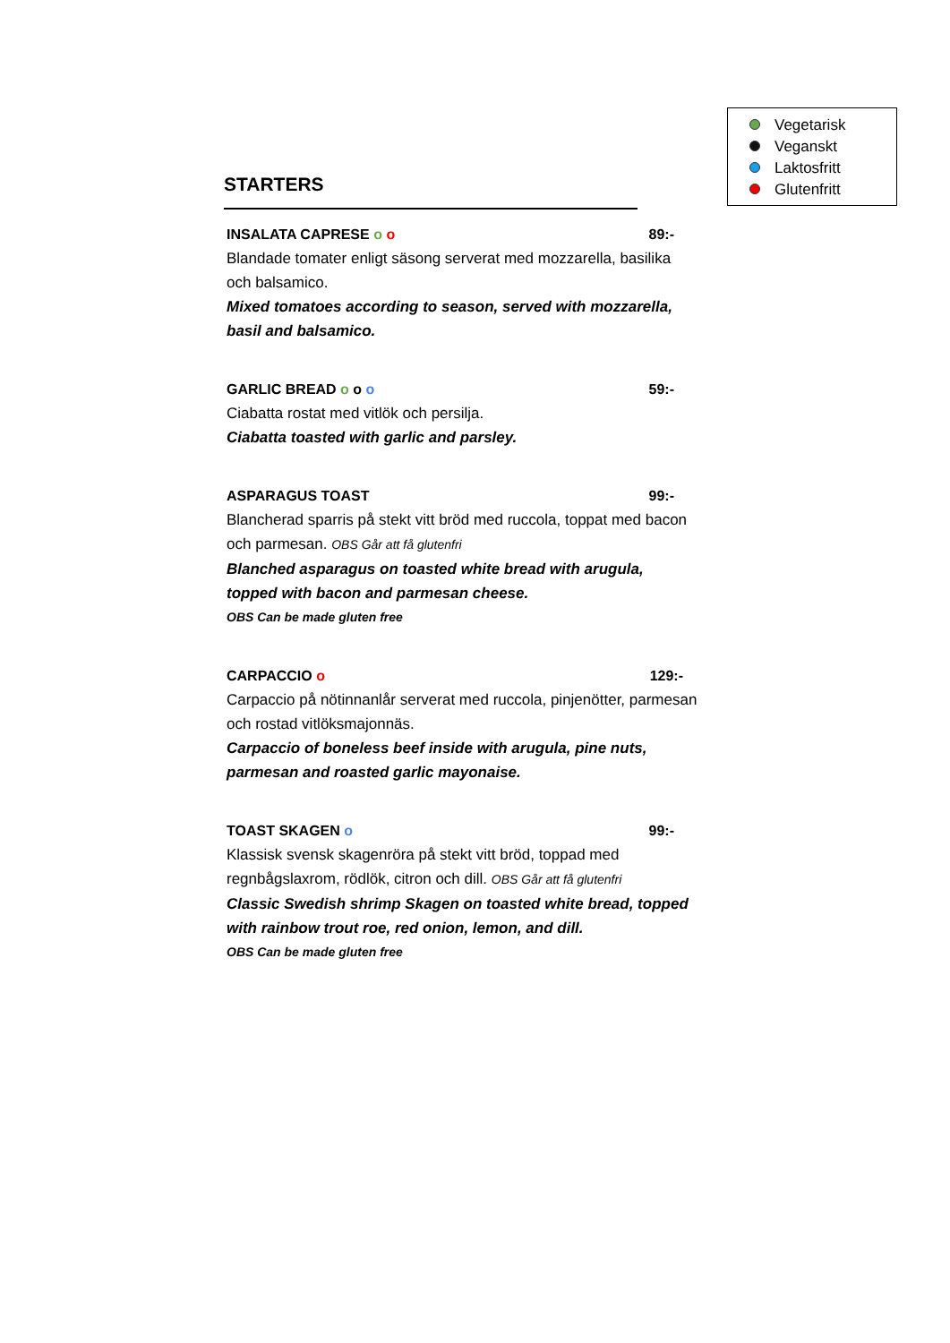Vegetarisk
Veganskt
Laktosfritt
Glutenfritt
STARTERS
INSALATA CAPRESE o o 89:-
Blandade tomater enligt säsong serverat med mozzarella, basilika och balsamico.
Mixed tomatoes according to season, served with mozzarella, basil and balsamico.
GARLIC BREAD o o o 59:-
Ciabatta rostat med vitlök och persilja.
Ciabatta toasted with garlic and parsley.
ASPARAGUS TOAST 99:-
Blancherad sparris på stekt vitt bröd med ruccola, toppat med bacon och parmesan. OBS Går att få glutenfri
Blanched asparagus on toasted white bread with arugula, topped with bacon and parmesan cheese.
OBS Can be made gluten free
CARPACCIO o 129:-
Carpaccio på nötinnanlår serverat med ruccola, pinjenötter, parmesan och rostad vitlöksmajonnäs.
Carpaccio of boneless beef inside with arugula, pine nuts, parmesan and roasted garlic mayonaise.
TOAST SKAGEN o 99:-
Klassisk svensk skagenröra på stekt vitt bröd, toppad med regnbågslaxrom, rödlök, citron och dill. OBS Går att få glutenfri
Classic Swedish shrimp Skagen on toasted white bread, topped with rainbow trout roe, red onion, lemon, and dill.
OBS Can be made gluten free